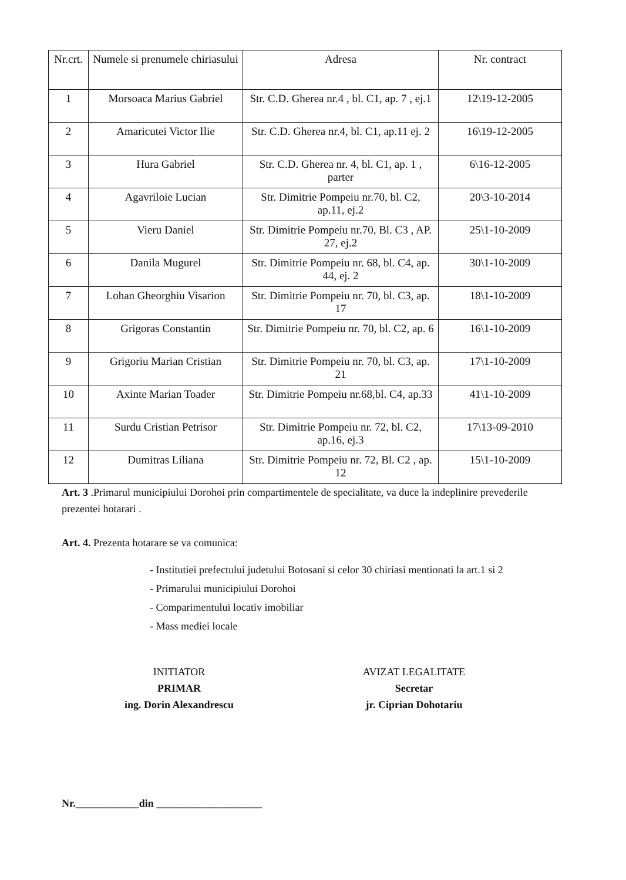| Nr.crt. | Numele si prenumele chiriasului | Adresa | Nr. contract |
| --- | --- | --- | --- |
| 1 | Morsoaca Marius Gabriel | Str. C.D. Gherea nr.4 , bl. C1, ap. 7 , ej.1 | 12\19-12-2005 |
| 2 | Amaricutei Victor Ilie | Str. C.D. Gherea nr.4, bl. C1, ap.11 ej. 2 | 16\19-12-2005 |
| 3 | Hura Gabriel | Str. C.D. Gherea nr. 4, bl. C1, ap. 1 , parter | 6\16-12-2005 |
| 4 | Agavriloie Lucian | Str. Dimitrie Pompeiu nr.70, bl. C2, ap.11, ej.2 | 20\3-10-2014 |
| 5 | Vieru Daniel | Str. Dimitrie Pompeiu nr.70, Bl. C3 , AP. 27, ej.2 | 25\1-10-2009 |
| 6 | Danila Mugurel | Str. Dimitrie Pompeiu nr. 68, bl. C4, ap. 44, ej. 2 | 30\1-10-2009 |
| 7 | Lohan Gheorghiu Visarion | Str. Dimitrie Pompeiu nr. 70, bl. C3, ap. 17 | 18\1-10-2009 |
| 8 | Grigoras Constantin | Str. Dimitrie Pompeiu nr. 70, bl. C2, ap. 6 | 16\1-10-2009 |
| 9 | Grigoriu Marian Cristian | Str. Dimitrie Pompeiu nr. 70, bl. C3, ap. 21 | 17\1-10-2009 |
| 10 | Axinte Marian Toader | Str. Dimitrie Pompeiu nr.68,bl. C4, ap.33 | 41\1-10-2009 |
| 11 | Surdu Cristian Petrisor | Str. Dimitrie Pompeiu nr. 72, bl. C2, ap.16, ej.3 | 17\13-09-2010 |
| 12 | Dumitras Liliana | Str. Dimitrie Pompeiu nr. 72, Bl. C2 , ap. 12 | 15\1-10-2009 |
Art. 3 .Primarul municipiului Dorohoi prin compartimentele de specialitate, va duce la indeplinire prevederile prezentei hotarari .
Art. 4. Prezenta hotarare se va comunica:
- Institutiei prefectului judetului Botosani si celor 30 chiriasi mentionati la art.1 si 2
- Primarului municipiului Dorohoi
- Comparimentului locativ imobiliar
- Mass mediei locale
INITIATOR
PRIMAR
ing. Dorin Alexandrescu
AVIZAT LEGALITATE
Secretar
jr. Ciprian Dohotariu
Nr.____________din ____________________